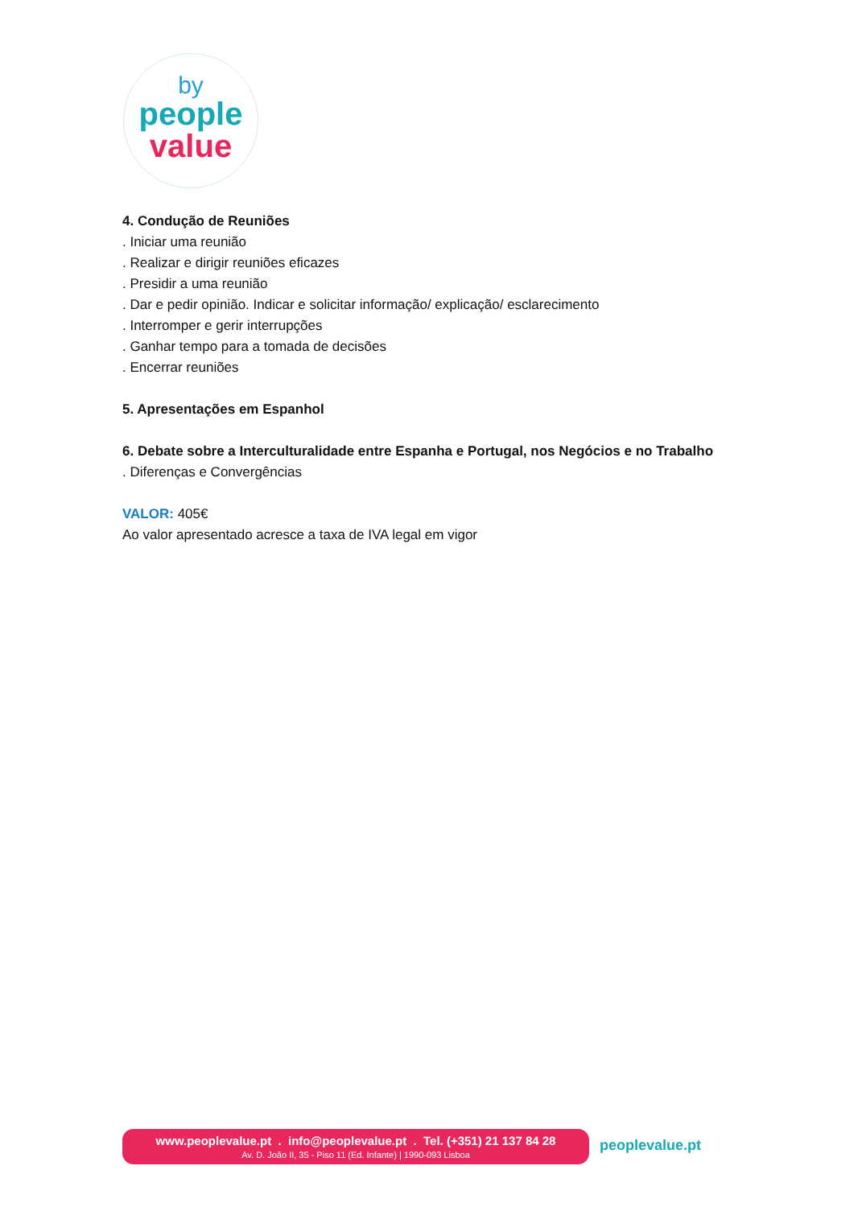by
people
value
4. Condução de Reuniões
. Iniciar uma reunião
. Realizar e dirigir reuniões eficazes
. Presidir a uma reunião
. Dar e pedir opinião. Indicar e solicitar informação/ explicação/ esclarecimento
. Interromper e gerir interrupções
. Ganhar tempo para a tomada de decisões
. Encerrar reuniões
5. Apresentações em Espanhol
6. Debate sobre a Interculturalidade entre Espanha e Portugal, nos Negócios e no Trabalho
. Diferenças e Convergências
VALOR: 405€
Ao valor apresentado acresce a taxa de IVA legal em vigor
www.peoplevalue.pt . info@peoplevalue.pt . Tel. (+351) 21 137 84 28
Av. D. João II, 35 - Piso 11 (Ed. Infante) | 1990-093 Lisboa
peoplevalue.pt